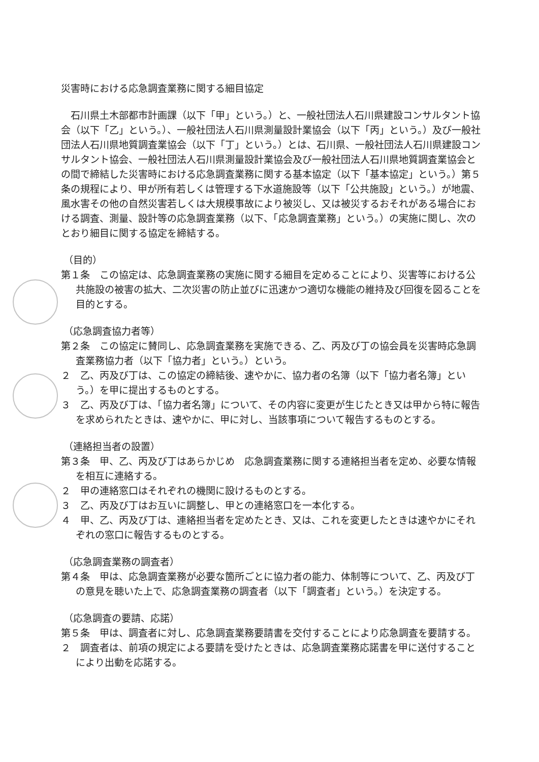災害時における応急調査業務に関する細目協定
石川県土木部都市計画課（以下「甲」という。）と、一般社団法人石川県建設コンサルタント協会（以下「乙」という。）、一般社団法人石川県測量設計業協会（以下「丙」という。）及び一般社団法人石川県地質調査業協会（以下「丁」という。）とは、石川県、一般社団法人石川県建設コンサルタント協会、一般社団法人石川県測量設計業協会及び一般社団法人石川県地質調査業協会との間で締結した災害時における応急調査業務に関する基本協定（以下「基本協定」という。）第５条の規程により、甲が所有若しくは管理する下水道施設等（以下「公共施設」という。）が地震、風水害その他の自然災害若しくは大規模事故により被災し、又は被災するおそれがある場合における調査、測量、設計等の応急調査業務（以下、「応急調査業務」という。）の実施に関し、次のとおり細目に関する協定を締結する。
（目的）
第１条　この協定は、応急調査業務の実施に関する細目を定めることにより、災害等における公共施設の被害の拡大、二次災害の防止並びに迅速かつ適切な機能の維持及び回復を図ることを目的とする。
（応急調査協力者等）
第２条　この協定に賛同し、応急調査業務を実施できる、乙、丙及び丁の協会員を災害時応急調査業務協力者（以下「協力者」という。）という。
２　乙、丙及び丁は、この協定の締結後、速やかに、協力者の名簿（以下「協力者名簿」という。）を甲に提出するものとする。
３　乙、丙及び丁は、「協力者名簿」について、その内容に変更が生じたとき又は甲から特に報告を求められたときは、速やかに、甲に対し、当該事項について報告するものとする。
（連絡担当者の設置）
第３条　甲、乙、丙及び丁はあらかじめ　応急調査業務に関する連絡担当者を定め、必要な情報を相互に連絡する。
２　甲の連絡窓口はそれぞれの機関に設けるものとする。
３　乙、丙及び丁はお互いに調整し、甲との連絡窓口を一本化する。
４　甲、乙、丙及び丁は、連絡担当者を定めたとき、又は、これを変更したときは速やかにそれぞれの窓口に報告するものとする。
（応急調査業務の調査者）
第４条　甲は、応急調査業務が必要な箇所ごとに協力者の能力、体制等について、乙、丙及び丁の意見を聴いた上で、応急調査業務の調査者（以下「調査者」という。）を決定する。
（応急調査の要請、応諾）
第５条　甲は、調査者に対し、応急調査業務要請書を交付することにより応急調査を要請する。
２　調査者は、前項の規定による要請を受けたときは、応急調査業務応諾書を甲に送付することにより出動を応諾する。